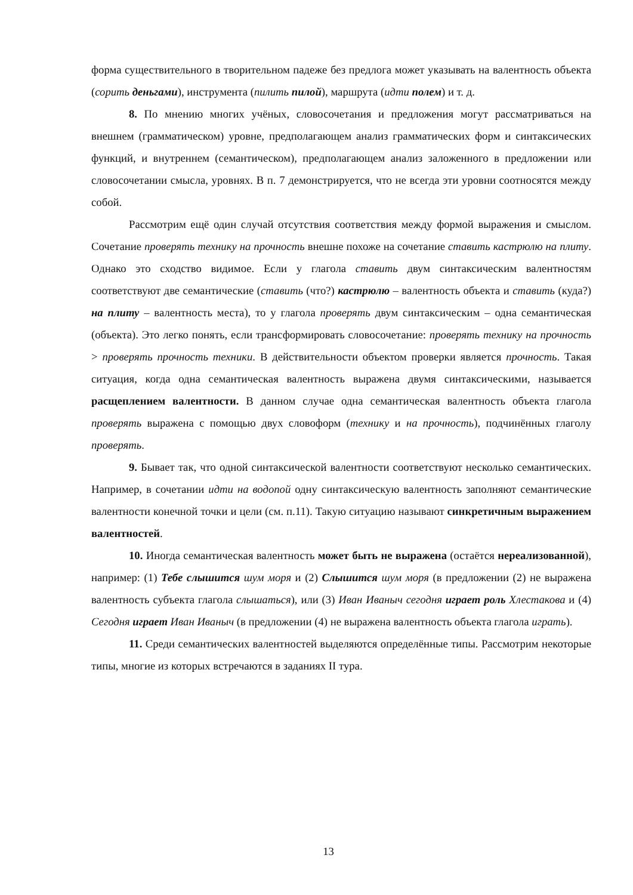форма существительного в творительном падеже без предлога может указывать на валентность объекта (сорить деньгами), инструмента (пилить пилой), маршрута (идти полем) и т. д.
8. По мнению многих учёных, словосочетания и предложения могут рассматриваться на внешнем (грамматическом) уровне, предполагающем анализ грамматических форм и синтаксических функций, и внутреннем (семантическом), предполагающем анализ заложенного в предложении или словосочетании смысла, уровнях. В п. 7 демонстрируется, что не всегда эти уровни соотносятся между собой.
Рассмотрим ещё один случай отсутствия соответствия между формой выражения и смыслом. Сочетание проверять технику на прочность внешне похоже на сочетание ставить кастрюлю на плиту. Однако это сходство видимое. Если у глагола ставить двум синтаксическим валентностям соответствуют две семантические (ставить (что?) кастрюлю – валентность объекта и ставить (куда?) на плиту – валентность места), то у глагола проверять двум синтаксическим – одна семантическая (объекта). Это легко понять, если трансформировать словосочетание: проверять технику на прочность > проверять прочность техники. В действительности объектом проверки является прочность. Такая ситуация, когда одна семантическая валентность выражена двумя синтаксическими, называется расщеплением валентности. В данном случае одна семантическая валентность объекта глагола проверять выражена с помощью двух словоформ (технику и на прочность), подчинённых глаголу проверять.
9. Бывает так, что одной синтаксической валентности соответствуют несколько семантических. Например, в сочетании идти на водопой одну синтаксическую валентность заполняют семантические валентности конечной точки и цели (см. п.11). Такую ситуацию называют синкретичным выражением валентностей.
10. Иногда семантическая валентность может быть не выражена (остаётся нереализованной), например: (1) Тебе слышится шум моря и (2) Слышится шум моря (в предложении (2) не выражена валентность субъекта глагола слышаться), или (3) Иван Иваныч сегодня играет роль Хлестакова и (4) Сегодня играет Иван Иваныч (в предложении (4) не выражена валентность объекта глагола играть).
11. Среди семантических валентностей выделяются определённые типы. Рассмотрим некоторые типы, многие из которых встречаются в заданиях II тура.
13